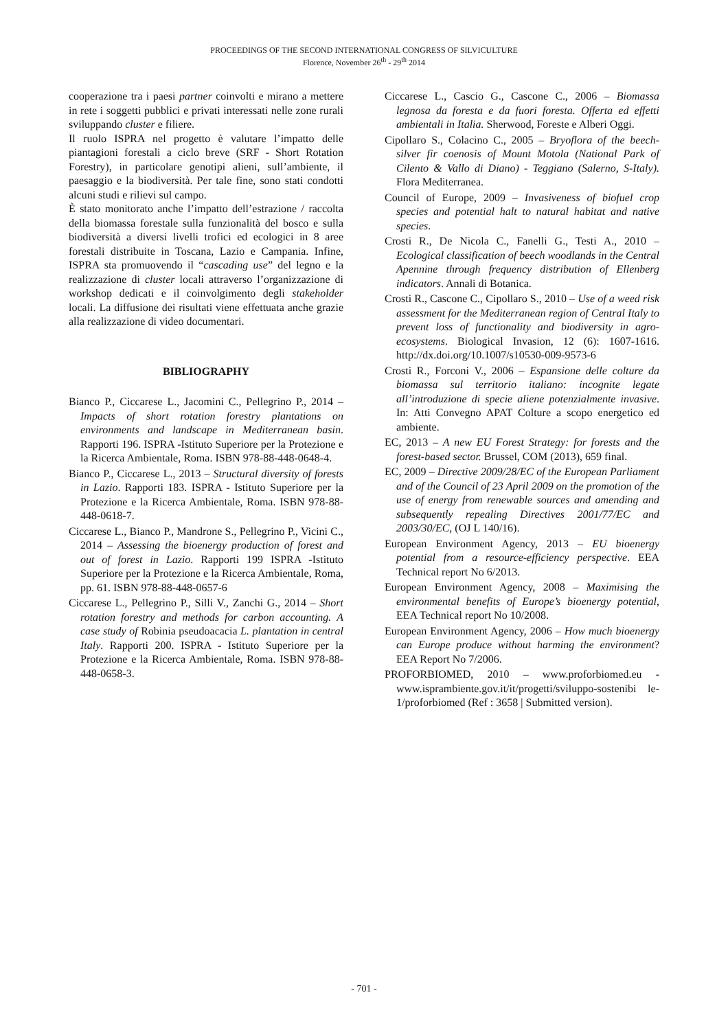PROCEEDINGS OF THE SECOND INTERNATIONAL CONGRESS OF SILVICULTURE
Florence, November 26<sup>th</sup> - 29<sup>th</sup> 2014
cooperazione tra i paesi partner coinvolti e mirano a mettere in rete i soggetti pubblici e privati interessati nelle zone rurali sviluppando cluster e filiere.
Il ruolo ISPRA nel progetto è valutare l’impatto delle piantagioni forestali a ciclo breve (SRF - Short Rotation Forestry), in particolare genotipi alieni, sull’ambiente, il paesaggio e la biodiversità. Per tale fine, sono stati condotti alcuni studi e rilievi sul campo.
È stato monitorato anche l’impatto dell’estrazione / raccolta della biomassa forestale sulla funzionalità del bosco e sulla biodiversità a diversi livelli trofici ed ecologici in 8 aree forestali distribuite in Toscana, Lazio e Campania. Infine, ISPRA sta promuovendo il “cascading use” del legno e la realizzazione di cluster locali attraverso l’organizzazione di workshop dedicati e il coinvolgimento degli stakeholder locali. La diffusione dei risultati viene effettuata anche grazie alla realizzazione di video documentari.
BIBLIOGRAPHY
Bianco P., Ciccarese L., Jacomini C., Pellegrino P., 2014 – Impacts of short rotation forestry plantations on environments and landscape in Mediterranean basin. Rapporti 196. ISPRA -Istituto Superiore per la Protezione e la Ricerca Ambientale, Roma. ISBN 978-88-448-0648-4.
Bianco P., Ciccarese L., 2013 – Structural diversity of forests in Lazio. Rapporti 183. ISPRA - Istituto Superiore per la Protezione e la Ricerca Ambientale, Roma. ISBN 978-88-448-0618-7.
Ciccarese L., Bianco P., Mandrone S., Pellegrino P., Vicini C., 2014 – Assessing the bioenergy production of forest and out of forest in Lazio. Rapporti 199 ISPRA -Istituto Superiore per la Protezione e la Ricerca Ambientale, Roma, pp. 61. ISBN 978-88-448-0657-6
Ciccarese L., Pellegrino P., Silli V., Zanchi G., 2014 – Short rotation forestry and methods for carbon accounting. A case study of Robinia pseudoacacia L. plantation in central Italy. Rapporti 200. ISPRA - Istituto Superiore per la Protezione e la Ricerca Ambientale, Roma. ISBN 978-88-448-0658-3.
Ciccarese L., Cascio G., Cascone C., 2006 – Biomassa legnosa da foresta e da fuori foresta. Offerta ed effetti ambientali in Italia. Sherwood, Foreste e Alberi Oggi.
Cipollaro S., Colacino C., 2005 – Bryoflora of the beech-silver fir coenosis of Mount Motola (National Park of Cilento & Vallo di Diano) - Teggiano (Salerno, S-Italy). Flora Mediterranea.
Council of Europe, 2009 – Invasiveness of biofuel crop species and potential halt to natural habitat and native species.
Crosti R., De Nicola C., Fanelli G., Testi A., 2010 – Ecological classification of beech woodlands in the Central Apennine through frequency distribution of Ellenberg indicators. Annali di Botanica.
Crosti R., Cascone C., Cipollaro S., 2010 – Use of a weed risk assessment for the Mediterranean region of Central Italy to prevent loss of functionality and biodiversity in agro-ecosystems. Biological Invasion, 12 (6): 1607-1616. http://dx.doi.org/10.1007/s10530-009-9573-6
Crosti R., Forconi V., 2006 – Espansione delle colture da biomassa sul territorio italiano: incognite legate all’introduzione di specie aliene potenzialmente invasive. In: Atti Convegno APAT Colture a scopo energetico ed ambiente.
EC, 2013 – A new EU Forest Strategy: for forests and the forest-based sector. Brussel, COM (2013), 659 final.
EC, 2009 – Directive 2009/28/EC of the European Parliament and of the Council of 23 April 2009 on the promotion of the use of energy from renewable sources and amending and subsequently repealing Directives 2001/77/EC and 2003/30/EC, (OJ L 140/16).
European Environment Agency, 2013 – EU bioenergy potential from a resource-efficiency perspective. EEA Technical report No 6/2013.
European Environment Agency, 2008 – Maximising the environmental benefits of Europe’s bioenergy potential, EEA Technical report No 10/2008.
European Environment Agency, 2006 – How much bioenergy can Europe produce without harming the environment? EEA Report No 7/2006.
PROFORBIOMED, 2010 – www.proforbiomed.eu - www.isprambiente.gov.it/it/progetti/sviluppo-sostenibi le-1/proforbiomed (Ref : 3658 | Submitted version).
- 701 -